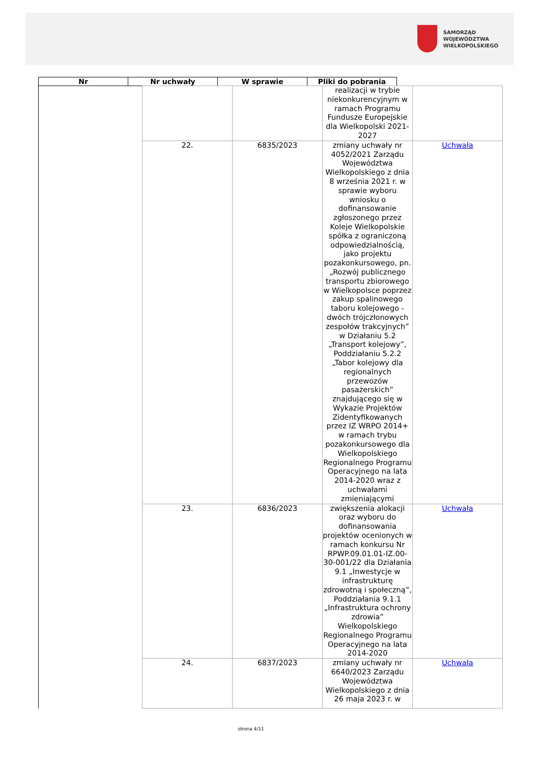SAMORZĄD WOJEWÓDZTWA
WIELKOPOLSKIEGO
| Nr | Nr uchwały | W sprawie | Pliki do pobrania |
| --- | --- | --- | --- |
| | | | realizacji w trybie niekonkurencyjnym w ramach Programu Fundusze Europejskie dla Wielkopolski 2021-2027 | |
| | 22. | 6835/2023 | zmiany uchwały nr 4052/2021 Zarządu Województwa Wielkopolskiego z dnia 8 września 2021 r. w sprawie wyboru wniosku o dofinansowanie zgłoszonego przez Koleje Wielkopolskie spółka z ograniczoną odpowiedzialnością, jako projektu pozakonkursowego, pn. „Rozwój publicznego transportu zbiorowego w Wielkopolsce poprzez zakup spalinowego taboru kolejowego - dwóch trójczłonowych zespołów trakcyjnych” w Działaniu 5.2 „Transport kolejowy”, Poddziałaniu 5.2.2 „Tabor kolejowy dla regionalnych przewozów pasażerskich” znajdującego się w Wykazie Projektów Zidentyfikowanych przez IZ WRPO 2014+ w ramach trybu pozakonkursowego dla Wielkopolskiego Regionalnego Programu Operacyjnego na lata 2014-2020 wraz z uchwałami zmieniającymi | Uchwała |
| | 23. | 6836/2023 | zwiększenia alokacji oraz wyboru do dofinansowania projektów ocenionych w ramach konkursu Nr RPWP.09.01.01-IZ.00-30-001/22 dla Działania 9.1 „Inwestycje w infrastrukturę zdrowotną i społeczną”, Poddziałania 9.1.1 „Infrastruktura ochrony zdrowia” Wielkopolskiego Regionalnego Programu Operacyjnego na lata 2014-2020 | Uchwała |
| | 24. | 6837/2023 | zmiany uchwały nr 6640/2023 Zarządu Województwa Wielkopolskiego z dnia 26 maja 2023 r. w | Uchwała |
strona 4/11